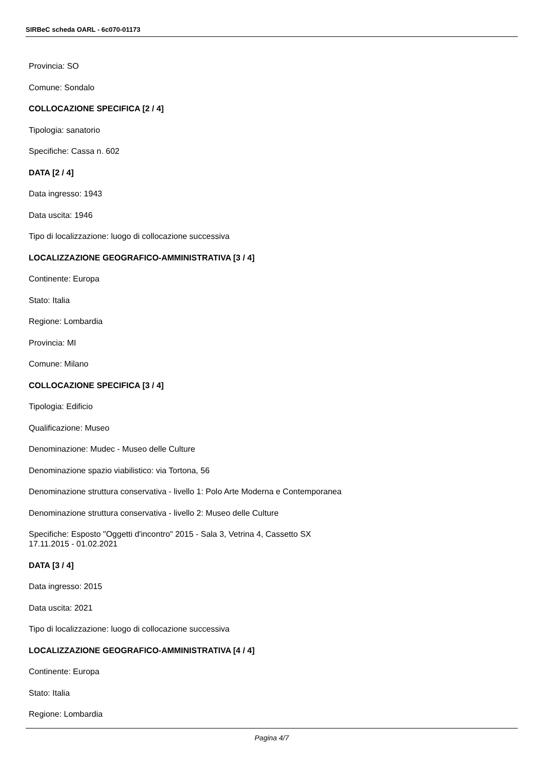SIRBeC scheda OARL - 6c070-01173
Provincia: SO
Comune: Sondalo
COLLOCAZIONE SPECIFICA [2 / 4]
Tipologia: sanatorio
Specifiche: Cassa n. 602
DATA [2 / 4]
Data ingresso: 1943
Data uscita: 1946
Tipo di localizzazione: luogo di collocazione successiva
LOCALIZZAZIONE GEOGRAFICO-AMMINISTRATIVA [3 / 4]
Continente: Europa
Stato: Italia
Regione: Lombardia
Provincia: MI
Comune: Milano
COLLOCAZIONE SPECIFICA [3 / 4]
Tipologia: Edificio
Qualificazione: Museo
Denominazione: Mudec - Museo delle Culture
Denominazione spazio viabilistico: via Tortona, 56
Denominazione struttura conservativa - livello 1: Polo Arte Moderna e Contemporanea
Denominazione struttura conservativa - livello 2: Museo delle Culture
Specifiche: Esposto "Oggetti d'incontro" 2015 - Sala 3, Vetrina 4, Cassetto SX
17.11.2015 - 01.02.2021
DATA [3 / 4]
Data ingresso: 2015
Data uscita: 2021
Tipo di localizzazione: luogo di collocazione successiva
LOCALIZZAZIONE GEOGRAFICO-AMMINISTRATIVA [4 / 4]
Continente: Europa
Stato: Italia
Regione: Lombardia
Pagina 4/7